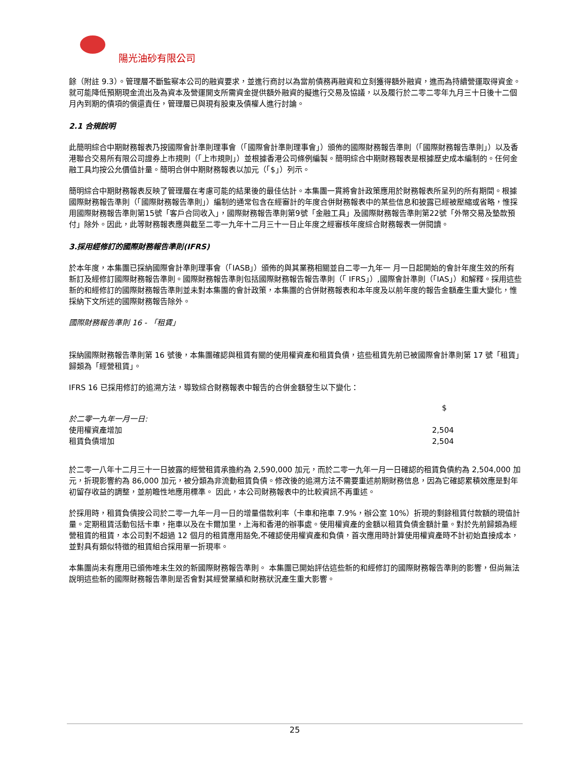陽光油砂有限公司
餘（附註 9.3）。管理層不斷監察本公司的融資要求，並進行商討以為當前債務再融資和立刻獲得額外融資，進而為持續營運取得資金。就可能降低預期現金流出及為資本及營運開支所需資金提供額外融資的擬進行交易及協議，以及履行於二零二零年九月三十日後十二個月內到期的債項的償還責任，管理層已與現有股東及債權人進行討論。
2.1 合規說明
此簡明綜合中期財務報表乃按國際會計準則理事會（「國際會計準則理事會」）頒佈的國際財務報告準則（「國際財務報告準則」）以及香港聯合交易所有限公司證券上市規則（「上市規則」）並根據香港公司條例編製。簡明綜合中期財務報表是根據歷史成本編制的。任何金融工具均按公允價值計量。簡明合併中期財務報表以加元（「$」）列示。
簡明綜合中期財務報表反映了管理層在考慮可能的結果後的最佳估計。本集團一貫將會計政策應用於財務報表所呈列的所有期間。根據國際財務報告準則（「國際財務報告準則」）編制的通常包含在經審計的年度合併財務報表中的某些信息和披露已經被壓縮或省略，惟採用國際財務報告準則第15號「客戶合同收入」，國際財務報告準則第9號「金融工具」及國際財務報告準則第22號「外幣交易及墊款預付」除外。因此，此等財務報表應與截至二零一九年十二月三十一日止年度之經審核年度綜合財務報表一併閱讀。
3.採用經修訂的國際財務報告準則(IFRS)
於本年度，本集團已採納國際會計準則理事會（「IASB」）頒佈的與其業務相關並自二零一九年一 月一日起開始的會計年度生效的所有新訂及經修訂國際財務報告準則。國際財務報告準則包括國際財務報告報告準則（「 IFRS」）,國際會計準則（「IAS」）和解釋。採用這些新的和經修訂的國際財務報告準則並未對本集團的會計政策，本集團的合併財務報表和本年度及以前年度的報告金額產生重大變化，惟採納下文所述的國際財務報告除外。
國際財務報告準則 16 - 「租賃」
採納國際財務報告準則第 16 號後，本集團確認與租賃有關的使用權資產和租賃負債，這些租賃先前已被國際會計準則第 17 號「租賃」歸類為「經營租賃」。
IFRS 16 已採用修訂的追溯方法，導致綜合財務報表中報告的合併金額發生以下變化：
| | $ |
| 於二零一九年一月一日: | |
| 使用權資產增加 | 2,504 |
| 租賃負債增加 | 2,504 |
於二零一八年十二月三十一日披露的經營租賃承擔約為 2,590,000 加元，而於二零一九年一月一日確認的租賃負債約為 2,504,000 加元，折現影響約為 86,000 加元，被分類為非流動租賃負債。修改後的追溯方法不需要重述前期財務信息，因為它確認累積效應是對年初留存收益的調整，並前瞻性地應用標準。 因此，本公司財務報表中的比較資訊不再重述。
於採用時，租賃負債按公司於二零一九年一月一日的增量借款利率（卡車和拖車 7.9%，辦公室 10%）折現的剩餘租賃付款額的現值計量。定期租賃活動包括卡車，拖車以及在卡爾加里，上海和香港的辦事處。使用權資產的金額以租賃負債金額計量。對於先前歸類為經營租賃的租賃，本公司對不超過 12 個月的租賃應用豁免,不確認使用權資產和負債，首次應用時計算使用權資產時不計初始直接成本，並對具有類似特徵的租賃組合採用單一折現率。
本集團尚未有應用已頒佈唯未生效的新國際財務報告準則。 本集團已開始評估這些新的和經修訂的國際財務報告準則的影響，但尚無法說明這些新的國際財務報告準則是否會對其經營業績和財務狀況產生重大影響。
25